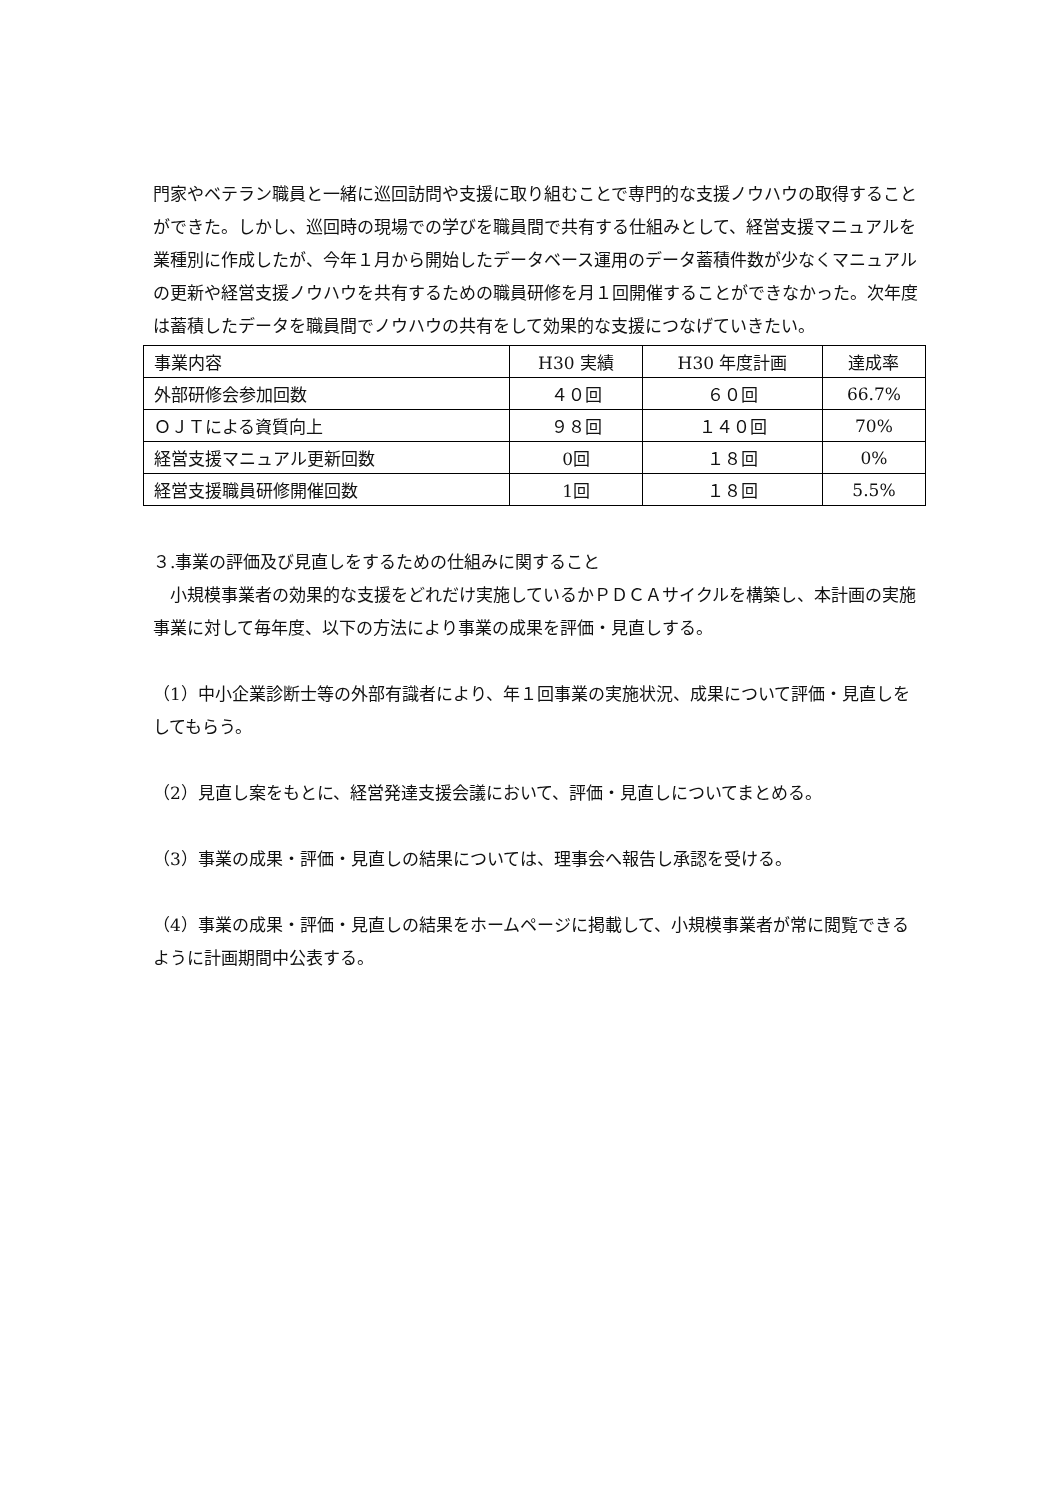門家やベテラン職員と一緒に巡回訪問や支援に取り組むことで専門的な支援ノウハウの取得することができた。しかし、巡回時の現場での学びを職員間で共有する仕組みとして、経営支援マニュアルを業種別に作成したが、今年１月から開始したデータベース運用のデータ蓄積件数が少なくマニュアルの更新や経営支援ノウハウを共有するための職員研修を月１回開催することができなかった。次年度は蓄積したデータを職員間でノウハウの共有をして効果的な支援につなげていきたい。
| 事業内容 | H30 実績 | H30 年度計画 | 達成率 |
| 外部研修会参加回数 | ４０回 | ６０回 | 66.7% |
| ＯＪＴによる資質向上 | ９８回 | １４０回 | 70% |
| 経営支援マニュアル更新回数 | 0回 | １８回 | 0% |
| 経営支援職員研修開催回数 | 1回 | １８回 | 5.5% |
３.事業の評価及び見直しをするための仕組みに関すること
　小規模事業者の効果的な支援をどれだけ実施しているかＰＤＣＡサイクルを構築し、本計画の実施事業に対して毎年度、以下の方法により事業の成果を評価・見直しする。
（1）中小企業診断士等の外部有識者により、年１回事業の実施状況、成果について評価・見直しをしてもらう。
（2）見直し案をもとに、経営発達支援会議において、評価・見直しについてまとめる。
（3）事業の成果・評価・見直しの結果については、理事会へ報告し承認を受ける。
（4）事業の成果・評価・見直しの結果をホームページに掲載して、小規模事業者が常に閲覧できるように計画期間中公表する。